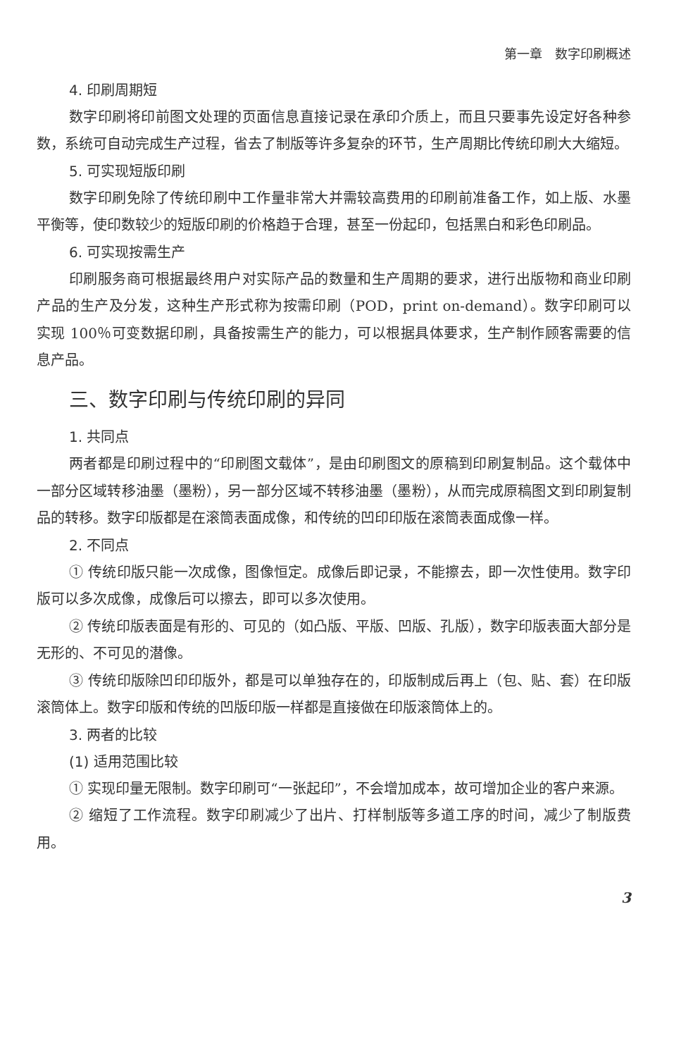第一章　数字印刷概述
4. 印刷周期短
数字印刷将印前图文处理的页面信息直接记录在承印介质上，而且只要事先设定好各种参数，系统可自动完成生产过程，省去了制版等许多复杂的环节，生产周期比传统印刷大大缩短。
5. 可实现短版印刷
数字印刷免除了传统印刷中工作量非常大并需较高费用的印刷前准备工作，如上版、水墨平衡等，使印数较少的短版印刷的价格趋于合理，甚至一份起印，包括黑白和彩色印刷品。
6. 可实现按需生产
印刷服务商可根据最终用户对实际产品的数量和生产周期的要求，进行出版物和商业印刷产品的生产及分发，这种生产形式称为按需印刷（POD，print on-demand）。数字印刷可以实现 100％可变数据印刷，具备按需生产的能力，可以根据具体要求，生产制作顾客需要的信息产品。
三、数字印刷与传统印刷的异同
1. 共同点
两者都是印刷过程中的“印刷图文载体”，是由印刷图文的原稿到印刷复制品。这个载体中一部分区域转移油墨（墨粉），另一部分区域不转移油墨（墨粉），从而完成原稿图文到印刷复制品的转移。数字印版都是在滚筒表面成像，和传统的凹印印版在滚筒表面成像一样。
2. 不同点
① 传统印版只能一次成像，图像恒定。成像后即记录，不能擦去，即一次性使用。数字印版可以多次成像，成像后可以擦去，即可以多次使用。
② 传统印版表面是有形的、可见的（如凸版、平版、凹版、孔版），数字印版表面大部分是无形的、不可见的潜像。
③ 传统印版除凹印印版外，都是可以单独存在的，印版制成后再上（包、贴、套）在印版滚筒体上。数字印版和传统的凹版印版一样都是直接做在印版滚筒体上的。
3. 两者的比较
(1) 适用范围比较
① 实现印量无限制。数字印刷可“一张起印”，不会增加成本，故可增加企业的客户来源。
② 缩短了工作流程。数字印刷减少了出片、打样制版等多道工序的时间，减少了制版费用。
3